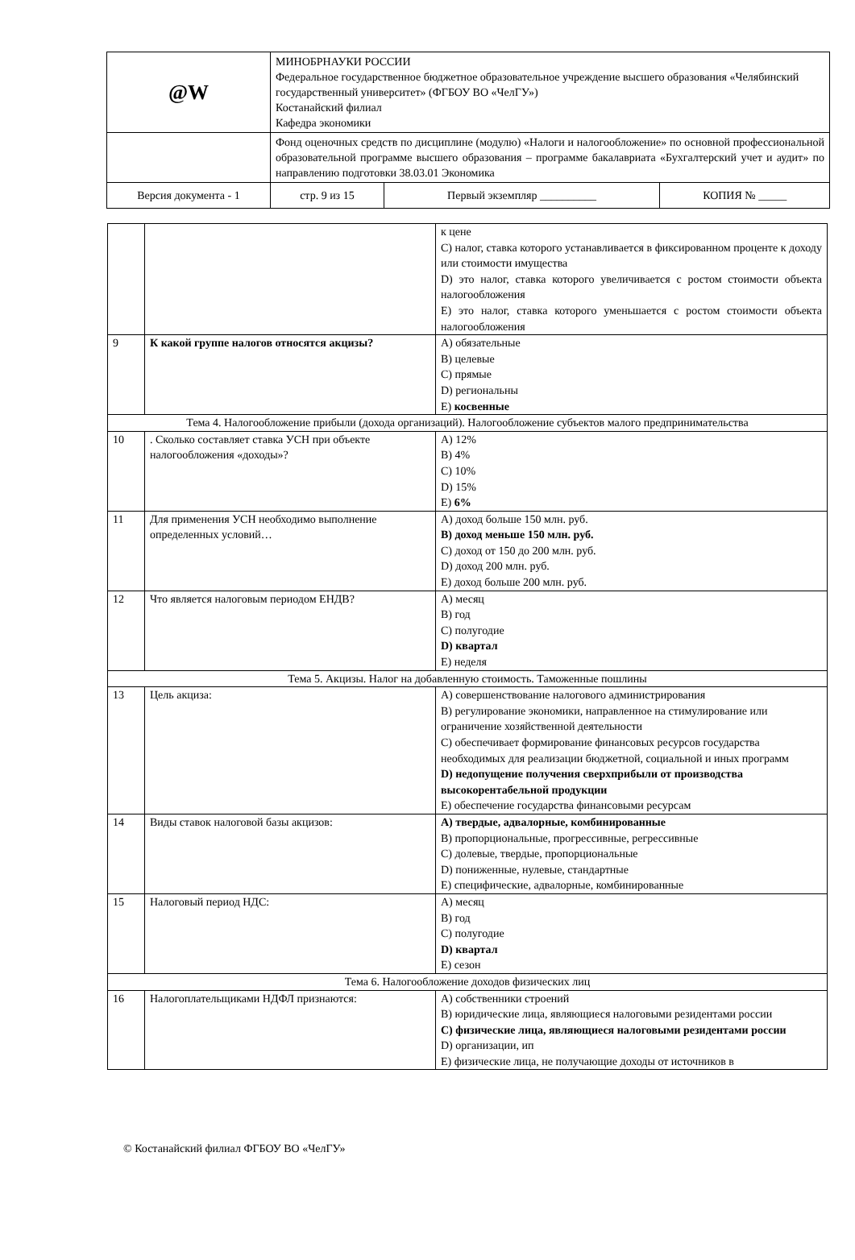| @W | МИНОБРНАУКИ РОССИИ Федеральное государственное бюджетное образовательное учреждение высшего образования «Челябинский государственный университет» (ФГБОУ ВО «ЧелГУ») Костанайский филиал Кафедра экономики | | |
| | Фонд оценочных средств по дисциплине (модулю) «Налоги и налогообложение» по основной профессиональной образовательной программе высшего образования – программе бакалавриата «Бухгалтерский учет и аудит» по направлению подготовки 38.03.01 Экономика | | |
| Версия документа - 1 | стр. 9 из 15 | Первый экземпляр __________ | КОПИЯ № _____ |
| | | к цене C) налог, ставка которого устанавливается в фиксированном проценте к доходу или стоимости имущества D) это налог, ставка которого увеличивается с ростом стоимости объекта налогообложения E) это налог, ставка которого уменьшается с ростом стоимости объекта налогообложения |
| 9 | К какой группе налогов относятся акцизы? | A) обязательные B) целевые C) прямые D) региональны E) косвенные |
| Тема 4. Налогообложение прибыли (дохода организаций). Налогообложение субъектов малого предпринимательства | | |
| 10 | . Сколько составляет ставка УСН при объекте налогообложения «доходы»? | A) 12% B) 4% C) 10% D) 15% E) 6% |
| 11 | Для применения УСН необходимо выполнение определенных условий… | A) доход больше 150 млн. руб. B) доход меньше 150 млн. руб. C) доход от 150 до 200 млн. руб. D) доход 200 млн. руб. E) доход больше 200 млн. руб. |
| 12 | Что является налоговым периодом ЕНДВ? | A) месяц B) год C) полугодие D) квартал E) неделя |
| Тема 5. Акцизы. Налог на добавленную стоимость. Таможенные пошлины | | |
| 13 | Цель акциза: | A) совершенствование налогового администрирования B) регулирование экономики, направленное на стимулирование или ограничение хозяйственной деятельности C) обеспечивает формирование финансовых ресурсов государства необходимых для реализации бюджетной, социальной и иных программ D) недопущение получения сверхприбыли от производства высокорентабельной продукции E) обеспечение государства финансовыми ресурсам |
| 14 | Виды ставок налоговой базы акцизов: | A) твердые, адвалорные, комбинированные B) пропорциональные, прогрессивные, регрессивные C) долевые, твердые, пропорциональные D) пониженные, нулевые, стандартные E) специфические, адвалорные, комбинированные |
| 15 | Налоговый период НДС: | A) месяц B) год C) полугодие D) квартал E) сезон |
| Тема 6. Налогообложение доходов физических лиц | | |
| 16 | Налогоплательщиками НДФЛ признаются: | A) собственники строений B) юридические лица, являющиеся налоговыми резидентами россии C) физические лица, являющиеся налоговыми резидентами россии D) организации, ип E) физические лица, не получающие доходы от источников в |
© Костанайский филиал ФГБОУ ВО «ЧелГУ»